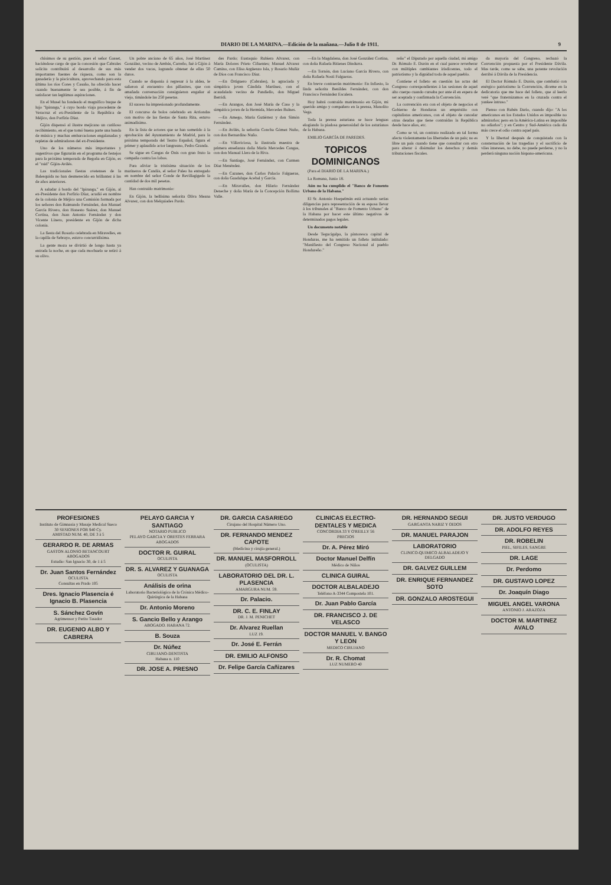DIARIO DE LA MARINA.—Edición de la mañana.—Julio 8 de 1911. 9
chísimos de su gestión, pues el señor Gasset, haciéndose cargo de que la concesión que Cabrales solicita contribuirá al desarrollo de sus más importantes fuentes de riqueza, como son la ganadería y la piscicultura, aprovechando para esta última los ríos Cores y Casaño, ha ofrecido hacer cuando buenamente le sea posible, á fin de satisfacer tan legítimas aspiraciones.
En el Musel ha fondeado el magnífico buque de lujo "Ipiranga," á cuyo bordo viaja procedente de Veracruz el ex-Presidente de la República de Méjico, don Porfirio Díaz.
Gijón dispensó al ilustre mejicano un cariñoso recibimiento, en el que tomó buena parte una banda de música y muchas embarcaciones engalanadas y repletas de admiradores del ex-Presidente.
Uno de los números más importantes y sugestivos que figurarán en el programa de festejos para la próxima temporada de Begoña en Gijón, es el "raid" Gijón-Avilés.
Las tradicionales fiestas ovetenses de la Balesquida no han desmerecido en brillantez á las de años anteriores.
A saludar á bordo del "Ipiranga," en Gijón, al ex-Presidente don Porfirio Díaz, acudió en nombre de la colonia de Méjico una Comisión formada por los señores don Raimundo Fernández, don Manuel García Rivero, don Honesto Suárez, don Manuel Cortina, don Juan Antonio Fernández y don Vicente Linero, presidente en Gijón de dicha colonia.
La fiesta del Rosario celebrada en Miravelles, en la capilla de Sebrayo, estuvo concurridísima.
La gente moza se divirtió de longo hasta ya entrada la noche, en que cada mochuelo se retiró á su olivo.
Un pobre anciano de 65 años, José Martínez González, vecino de Ambás, Carreño, fué á Gijón á vender dos vacas, logrando obtener de ellas 50 duros.
Cuando se disponía á regresar á la aldea, le salieron al encuentro dos pillastres, que con amañada conversación consiguieron engañar al viejo, timándole las 250 pesetas.
El suceso ha impresionado profundamente.
El concurso de bolos celebrado en Arriondas con motivo de las fiestas de Santa Rita, estuvo animadísimo.
En la lista de actores que se han sometido á la aprobación del Ayuntamiento de Madrid, para la próxima temporada del Teatro Español, figura el primer y aplaudido actor langreano, Pedro Granda.
Se sigue en Cangas de Onís con gran fruto la campaña contra los lobos.
Para aliviar la tristísima situación de los marineros de Candás, el señor Paleo ha entregado en nombre del señor Conde de Revillagigedo la cantidad de dos mil pesetas.
Han contraído matrimonio:
En Gijón, la bellísima señorita Oliva Meana Alvarez, con don Melquiades Pardo.
des Pardo; Eustaquio Rubiera Alvarez, con María Dolores Prieto Cifuentes; Manuel Alvarez Camino, con Elisa Argüenzo Isla, y Rosario Muñiz de Dios con Francisco Díaz.
—En Ortiguero (Cabrales), la agraciada y simpática joven Cándida Martínez, con el acaudalado vecino de Pandiello, don Miguel Berridi.
—En Arangos, don José María de Caso y la simpática joven de la Hermida, Mercedes Bulnes.
—En Amego, María Gutiérrez y don Simón Fernández.
—En Avilés, la señorita Concha Gómez Nuño, con don Bernardino Nuño.
—En Villaviciosa, la ilustrada maestra de primera enseñanza doña María Mercedes Cangas, con don Manual Llera de la Riva.
—En Santiago, José Fernández, con Carmen Díaz Menéndez.
—En Cazanes, don Carlos Palacio Falgueras, con doña Guadalupe Acebal y García.
—En Miravalles, don Hilario Fernández Deneche y doña María de la Concepción Bollima Valle.
—En la Magdalena, don José González Cortina, con doña Rafaela Bitienes Dindurra.
—En Tornón, don Luciano García Rivero, con doña Rafaela Nosti Falgueras.
En breve contraerán matrimonio: En Infiesto, la linda señorita Benildes Fernández, con don Francisco Fernández Escalera.
Hoy habrá contraído matrimonio en Gijón, mi querido amigo y compañero en la prensa, Manolito Vega.
Toda la prensa asturiana se hace lenguas elogiando la piadosa generosidad de los asturianos de la Habana.
EMILIO GARCÍA DE PAREDES.
TOPICOS DOMINICANOS
(Para el DIARIO DE LA MARINA.)
La Romana, Junio 18.
Aún no ha cumplido el "Banco de Fomento Urbano de la Habana."
El Sr. Antonio Hoepelmán está actuando serias diligencias para representación de su esposa llevar á los tribunales al "Banco de Fomento Urbano" de la Habana por hacer este último negativas de determinados pagos legales.
Un documento notable
Desde Tegucigalpa, la pintoresca capital de Honduras, me ha remitido un folleto intitulado: "Manifiesto del Congreso Nacional al pueblo Hondureño."
reño" el Diputado por aquella ciudad, mi amigo Dr. Rómulo E. Durón en el cual parece reverberar con múltiples cambiantes irisdicentes, todo el patriotismo y la dignidad toda de aquel pueblo.
Contiene el folleto en cuestión las actas del Congreso correspondientes á las sesiones de aquel alto cuerpo cuando cursaba por ante él en espera de ser aceptada y confirmada la Convención.
La convención era con el objeto de negocios el Gobierno de Honduras un empréstito con capitalistas americanos, con el objeto de cancelar otras deudas que tiene contraídas la República desde hace años, etc.
Como se vé, un contrato realizado en tal forma afecta violentamente las libertades de un país; no es libre un país cuando tiene que consultar con otro para alterar ó disimular los derechos y demás tributaciones fiscales.
da mayoría del Congreso, rechazó la Convención propuesta por el Presidente Dávila. Mas tarde, como se sabe, una potente revolución derribó á Dávila de la Presidencia.
El Doctor Rómulo E. Durón, que combatió con enérgico patriotismo la Convención, díceme en la dedicatoria que me hace del folleto, que al leerlo veré "que fraternizamos en la cruzada contra el yankee intruso."
Pienso con Rubén Darío, cuando dijo: "A los americanos en los Estados Unidos es imposible no admirarlos; pero en la América-Latina es imposible no odiarlos"; y en Centro y Sud-América cada día más crece el odio contra aquel país.
Y la libertad después de conquistada con la consternación de las tragedias y el sacrificio de viles intereses, no debe, no puede perderse, y no la perderá ninguna nación hispano-americana.
PROFESIONES
Instituto de Gimnasia y Masaje Medical Sueco
30 SESIONES POR $40 Cy.
AMISTAD NUM. 40, DE 3 á 5
GERARDO R. DE ARMAS
GASTON ALONSO BETANCOURT
ABOGADOS
Estudio: San Ignacio 30, de 1 á 5
Dr. Juan Santos Fernández
OCULISTA
Consultas en Prado 105
Dres. Ignacio Plasencia é Ignacio B. Plasencia
S. Sánchez Govín
Agrimensor y Perito Tasador
DR. EUGENIO ALBO Y CABRERA
PELAYO GARCIA Y SANTIAGO
NOTARIO PUBLICO
PELAYO GARCIA Y ORESTES FERRARA
ABOGADOS
DOCTOR R. GUIRAL
OCULISTA
DR. S. ALVAREZ Y GUANAGA
OCULISTA
Análisis de orina
Laboratorio Bacteriológico de la Crónica Médico-Quirúrgica de la Habana
Dr. Antonio Moreno
S. Gancio Bello y Arango
ABOGADO. HABANA 72.
B. Souza
Dr. Núñez
CIRUJANO-DENTISTA
Habana n. 110
DR. JOSE A. PRESNO
DR. GARCIA CASARIEGO
Cirujano del Hospital Número Uno.
DR. FERNANDO MENDEZ CAPOTE
(Medicina y cirujía general.)
DR. MANUEL MASFORROLL
(OCULISTA)
LABORATORIO DEL DR. L. PLASENCIA
AMARGURA NUM. 59.
Dr. Palacio.
DR. C. E. FINLAY
DR. J. M. PENICHET
Dr. Alvarez Ruellan
LUZ 19.
Dr. José E. Ferrán
DR. EMILIO ALFONSO
Dr. Felipe García Cañizares
CLINICAS ELECTRO-DENTALES Y MEDICA
CONCORDIA 33 Y O'REILLY 56
PRECIOS
Dr. A. Pérez Miró
Doctor Manuel Delfín
Médico de Niños
CLINICA GUIRAL
DOCTOR ALBALADEJO
Teléfono A-3344 Compostela 101.
Dr. Juan Pablo García
DR. FRANCISCO J. DE VELASCO
DOCTOR MANUEL V. BANGO Y LEON
MEDICO CIRUJANO
Dr. R. Chomat
LUZ NUMERO 40
DR. HERNANDO SEGUI
GARGANTA NARIZ Y OIDOS
DR. MANUEL PARAJON
LABORATORIO
CLINICO-QUIMICO ALBALADEJO Y DELGADO
DR. GALVEZ GUILLEM
DR. ENRIQUE FERNANDEZ SOTO
DR. GONZALO AROSTEGUI
DR. JUSTO VERDUGO
DR. ADOLFO REYES
DR. ROBELIN
PIEL, SIFILES, SANGRE
DR. LAGE
Dr. Perdomo
DR. GUSTAVO LOPEZ
Dr. Joaquín Diago
MIGUEL ANGEL VARONA
ANTONIO J. ARAZOZA
DOCTOR M. MARTINEZ AVALO